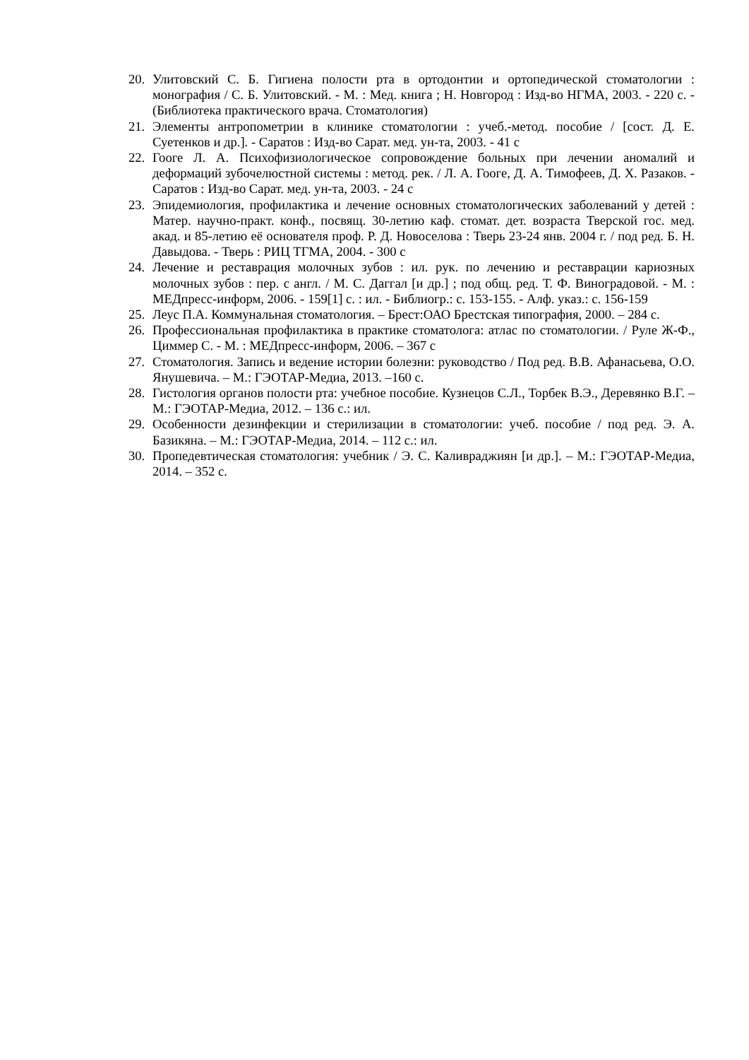20. Улитовский С. Б. Гигиена полости рта в ортодонтии и ортопедической стоматологии : монография / С. Б. Улитовский. - М. : Мед. книга ; Н. Новгород : Изд-во НГМА, 2003. - 220 с. - (Библиотека практического врача. Стоматология)
21. Элементы антропометрии в клинике стоматологии : учеб.-метод. пособие / [сост. Д. Е. Суетенков и др.]. - Саратов : Изд-во Сарат. мед. ун-та, 2003. - 41 с
22. Гооге Л. А. Психофизиологическое сопровождение больных при лечении аномалий и деформаций зубочелюстной системы : метод. рек. / Л. А. Гооге, Д. А. Тимофеев, Д. Х. Разаков. - Саратов : Изд-во Сарат. мед. ун-та, 2003. - 24 с
23. Эпидемиология, профилактика и лечение основных стоматологических заболеваний у детей : Матер. научно-практ. конф., посвящ. 30-летию каф. стомат. дет. возраста Тверской гос. мед. акад. и 85-летию её основателя проф. Р. Д. Новоселова : Тверь 23-24 янв. 2004 г. / под ред. Б. Н. Давыдова. - Тверь : РИЦ ТГМА, 2004. - 300 с
24. Лечение и реставрация молочных зубов : ил. рук. по лечению и реставрации кариозных молочных зубов : пер. с англ. / М. С. Даггал [и др.] ; под общ. ред. Т. Ф. Виноградовой. - М. : МЕДпресс-информ, 2006. - 159[1] с. : ил. - Библиогр.: с. 153-155. - Алф. указ.: с. 156-159
25. Леус П.А. Коммунальная стоматология. – Брест:ОАО Брестская типография, 2000. – 284 с.
26. Профессиональная профилактика в практике стоматолога: атлас по стоматологии. / Руле Ж-Ф., Циммер С. - М. : МЕДпресс-информ, 2006. – 367 с
27. Стоматология. Запись и ведение истории болезни: руководство / Под ред. В.В. Афанасьева, О.О. Янушевича. – М.: ГЭОТАР-Медиа, 2013. –160 с.
28. Гистология органов полости рта: учебное пособие. Кузнецов С.Л., Торбек В.Э., Деревянко В.Г. – М.: ГЭОТАР-Медиа, 2012. – 136 с.: ил.
29. Особенности дезинфекции и стерилизации в стоматологии: учеб. пособие / под ред. Э. А. Базикяна. – М.: ГЭОТАР-Медиа, 2014. – 112 с.: ил.
30. Пропедевтическая стоматология: учебник / Э. С. Каливраджиян [и др.]. – М.: ГЭОТАР-Медиа, 2014. – 352 с.